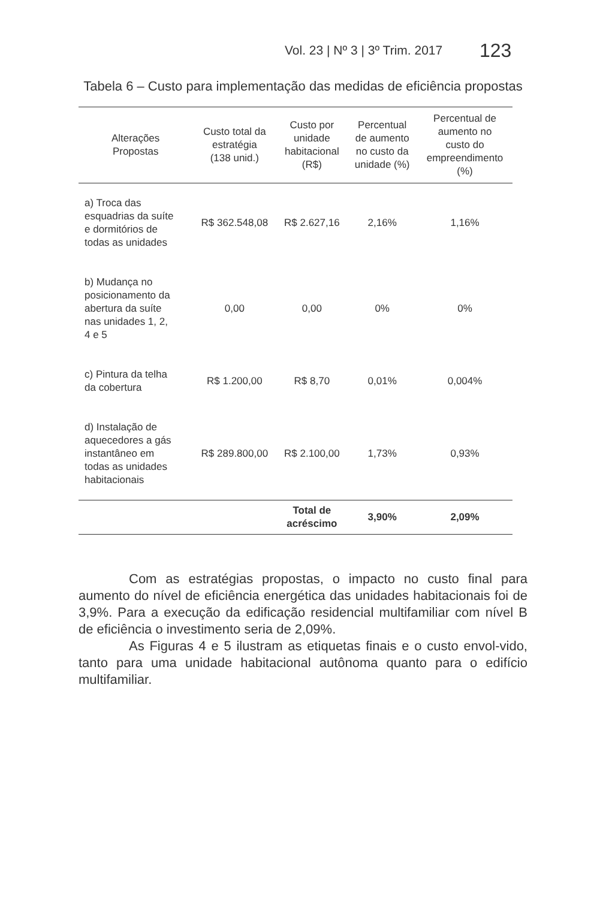Vol. 23 | Nº 3 | 3º Trim. 2017 123
Tabela 6 – Custo para implementação das medidas de eficiência propostas
| Alterações Propostas | Custo total da estratégia (138 unid.) | Custo por unidade habitacional (R$) | Percentual de aumento no custo da unidade (%) | Percentual de aumento no custo do empreendimento (%) |
| --- | --- | --- | --- | --- |
| a) Troca das esquadrias da suíte e dormitórios de todas as unidades | R$ 362.548,08 | R$ 2.627,16 | 2,16% | 1,16% |
| b) Mudança no posicionamento da abertura da suíte nas unidades 1, 2, 4 e 5 | 0,00 | 0,00 | 0% | 0% |
| c) Pintura da telha da cobertura | R$ 1.200,00 | R$ 8,70 | 0,01% | 0,004% |
| d) Instalação de aquecedores a gás instantâneo em todas as unidades habitacionais | R$ 289.800,00 | R$ 2.100,00 | 1,73% | 0,93% |
| | | Total de acréscimo | 3,90% | 2,09% |
Com as estratégias propostas, o impacto no custo final para aumento do nível de eficiência energética das unidades habitacionais foi de 3,9%. Para a execução da edificação residencial multifamiliar com nível B de eficiência o investimento seria de 2,09%.
As Figuras 4 e 5 ilustram as etiquetas finais e o custo envol-vido, tanto para uma unidade habitacional autônoma quanto para o edifício multifamiliar.